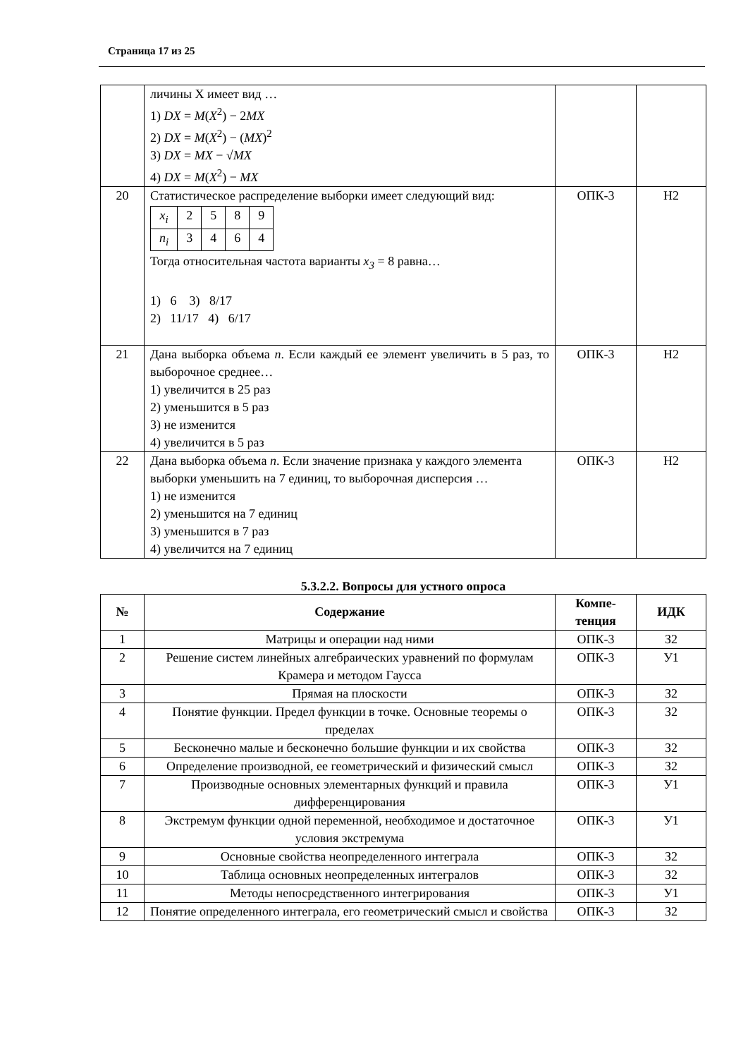Страница 17 из 25
| | личины X имеет вид … 1) DX = M ( X<sup>2</sup>) − 2 MX 2) DX = M ( X<sup>2</sup>) − ( MX )<sup>2</sup> 3) DX = MX − √ MX 4) DX = M ( X<sup>2</sup>) − MX | | |
| 20 | Статистическое распределение выборки имеет следующий вид: / x<sub>i</sub> / 2 / 5 / 8 / 9 / / n<sub>i</sub> / 3 / 4 / 6 / 4 / Тогда относительная частота варианты x<sub>3</sub> = 8 равна… 1) 6 3) 8/17 2) 11/17 4) 6/17 | ОПК-3 | Н2 |
| 21 | Дана выборка объема n . Если каждый ее элемент увеличить в 5 раз, то выборочное среднее… 1) увеличится в 25 раз 2) уменьшится в 5 раз 3) не изменится 4) увеличится в 5 раз | ОПК-3 | Н2 |
| 22 | Дана выборка объема n . Если значение признака у каждого элемента выборки уменьшить на 7 единиц, то выборочная дисперсия … 1) не изменится 2) уменьшится на 7 единиц 3) уменьшится в 7 раз 4) увеличится на 7 единиц | ОПК-3 | Н2 |
5.3.2.2. Вопросы для устного опроса
| № | Содержание | Компе- тенция | ИДК |
| --- | --- | --- | --- |
| 1 | Матрицы и операции над ними | ОПК-3 | З2 |
| 2 | Решение систем линейных алгебраических уравнений по формулам Крамера и методом Гаусса | ОПК-3 | У1 |
| 3 | Прямая на плоскости | ОПК-3 | З2 |
| 4 | Понятие функции. Предел функции в точке. Основные теоремы о пределах | ОПК-3 | З2 |
| 5 | Бесконечно малые и бесконечно большие функции и их свойства | ОПК-3 | З2 |
| 6 | Определение производной, ее геометрический и физический смысл | ОПК-3 | З2 |
| 7 | Производные основных элементарных функций и правила дифференцирования | ОПК-3 | У1 |
| 8 | Экстремум функции одной переменной, необходимое и достаточное условия экстремума | ОПК-3 | У1 |
| 9 | Основные свойства неопределенного интеграла | ОПК-3 | З2 |
| 10 | Таблица основных неопределенных интегралов | ОПК-3 | З2 |
| 11 | Методы непосредственного интегрирования | ОПК-3 | У1 |
| 12 | Понятие определенного интеграла, его геометрический смысл и свойства | ОПК-3 | З2 |